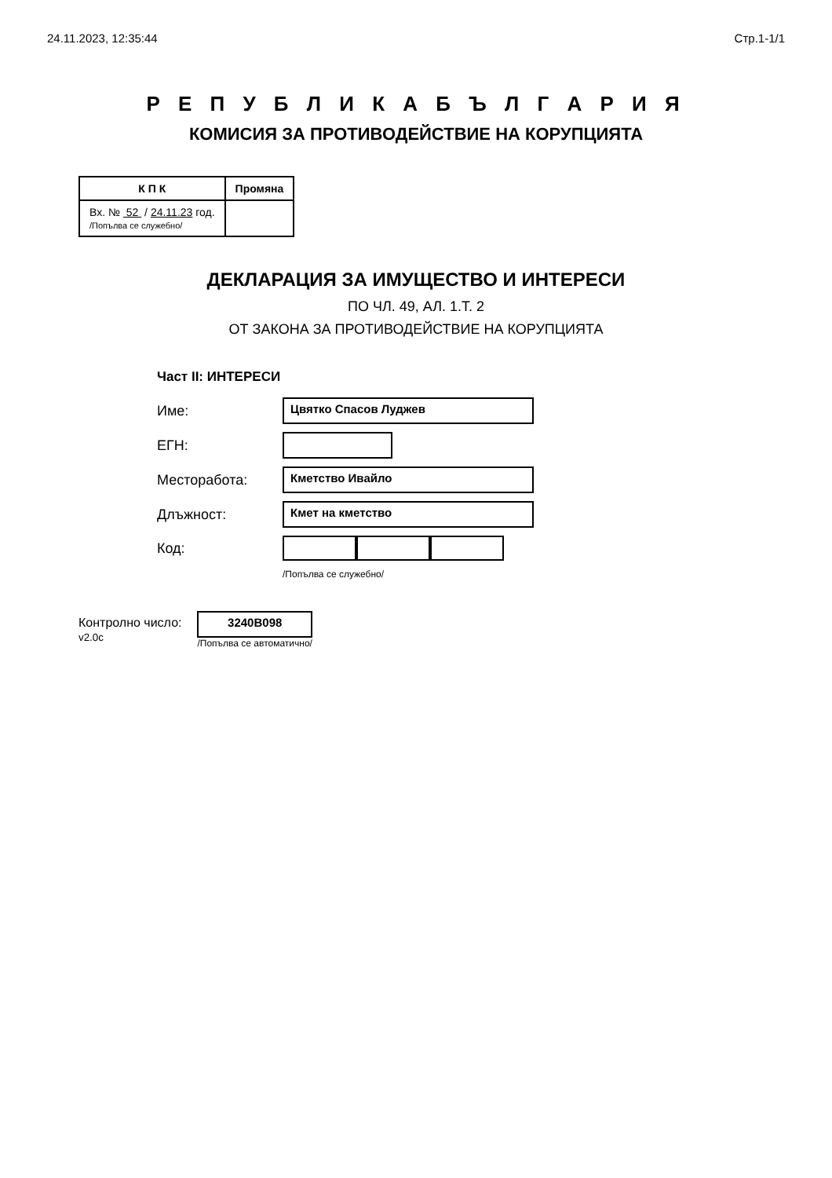24.11.2023, 12:35:44 Стр.1-1/1
Р Е П У Б Л И К А Б Ъ Л Г А Р И Я
КОМИСИЯ ЗА ПРОТИВОДЕЙСТВИЕ НА КОРУПЦИЯТА
| К П К | Промяна |
| --- | --- |
| Вх. № 52 / 24.11.23 год. /Попълва се служебно/ | |
ДЕКЛАРАЦИЯ ЗА ИМУЩЕСТВО И ИНТЕРЕСИ
ПО ЧЛ. 49, АЛ. 1.Т. 2
ОТ ЗАКОНА ЗА ПРОТИВОДЕЙСТВИЕ НА КОРУПЦИЯТА
Част II: ИНТЕРЕСИ
Име:
Цвятко Спасов Луджев
ЕГН:
Месторабота:
Кметство Ивайло
Длъжност:
Кмет на кметство
Код:
/Попълва се служебно/
Контролно число:
v2.0c
3240B098
/Попълва се автоматично/